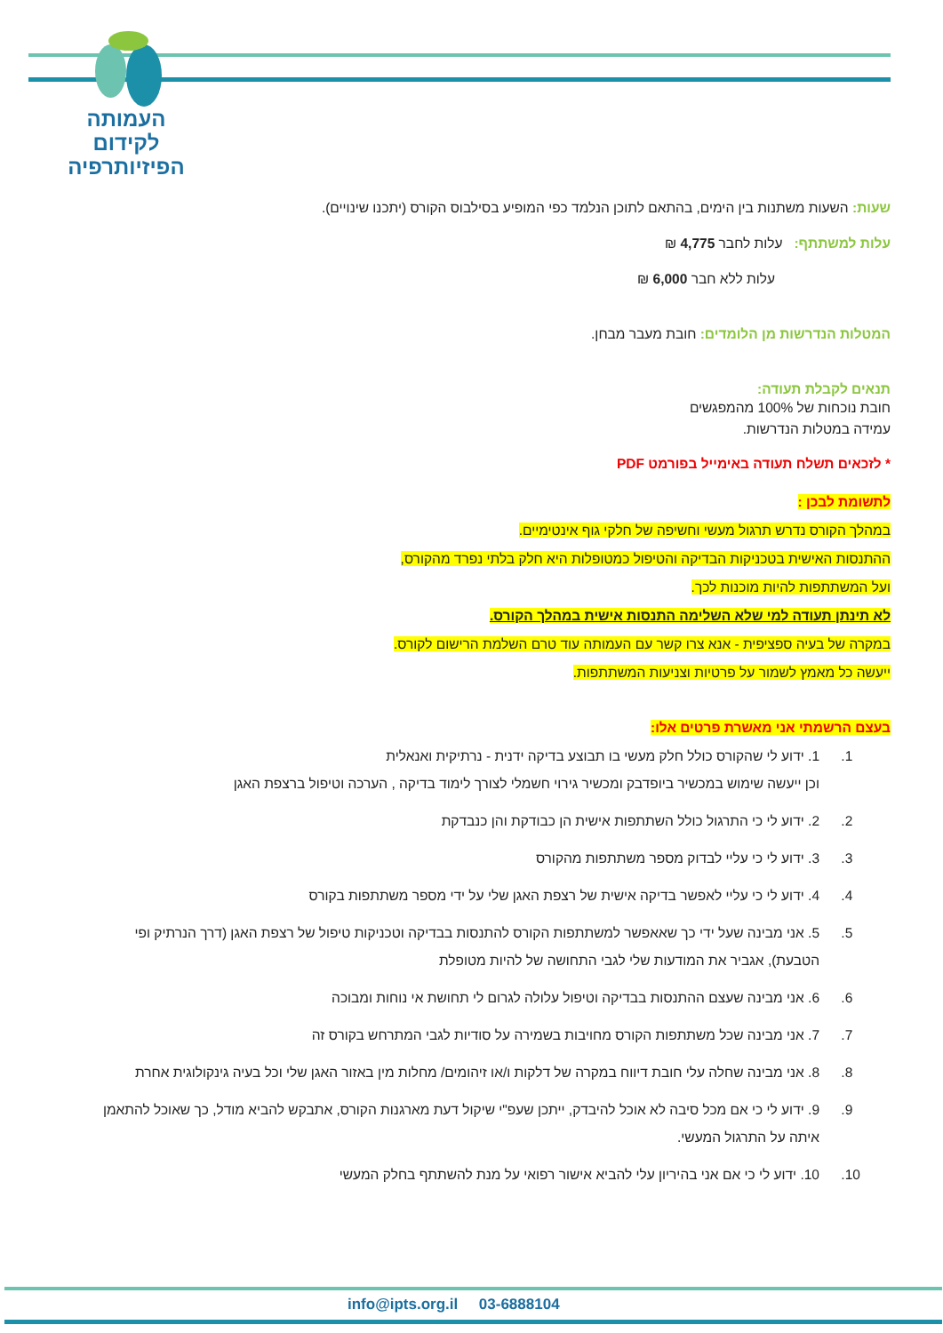העמותה
לקידום
הפיזיותרפיה
שעות: השעות משתנות בין הימים, בהתאם לתוכן הנלמד כפי המופיע בסילבוס הקורס (יתכנו שינויים).
עלות למשתתף: עלות לחבר 4,775 ₪
עלות ללא חבר 6,000 ₪
המטלות הנדרשות מן הלומדים: חובת מעבר מבחן.
תנאים לקבלת תעודה:
חובת נוכחות של 100% מהמפגשים
עמידה במטלות הנדרשות.
* לזכאים תשלח תעודה באימייל בפורמט PDF
לתשומת לבכן :
במהלך הקורס נדרש תרגול מעשי וחשיפה של חלקי גוף אינטימיים.
ההתנסות האישית בטכניקות הבדיקה והטיפול כמטופלות היא חלק בלתי נפרד מהקורס,
ועל המשתתפות להיות מוכנות לכך.
לא תינתן תעודה למי שלא השלימה התנסות אישית במהלך הקורס.
במקרה של בעיה ספציפית - אנא צרו קשר עם העמותה עוד טרם השלמת הרישום לקורס.
ייעשה כל מאמץ לשמור על פרטיות וצניעות המשתתפות.
בעצם הרשמתי אני מאשרת פרטים אלו:
1. 1. ידוע לי שהקורס כולל חלק מעשי בו תבוצע בדיקה ידנית - נרתיקית ואנאלית
וכן ייעשה שימוש במכשיר ביופדבק ומכשיר גירוי חשמלי לצורך לימוד בדיקה , הערכה וטיפול ברצפת האגן
2. 2. ידוע לי כי התרגול כולל השתתפות אישית הן כבודקת והן כנבדקת
3. 3. ידוע לי כי עליי לבדוק מספר משתתפות מהקורס
4. 4. ידוע לי כי עליי לאפשר בדיקה אישית של רצפת האגן שלי על ידי מספר משתתפות בקורס
5. 5. אני מבינה שעל ידי כך שאאפשר למשתתפות הקורס להתנסות בבדיקה וטכניקות טיפול של רצפת האגן (דרך הנרתיק ופי הטבעת), אגביר את המודעות שלי לגבי התחושה של להיות מטופלת
6. 6. אני מבינה שעצם ההתנסות בבדיקה וטיפול עלולה לגרום לי תחושת אי נוחות ומבוכה
7. 7. אני מבינה שכל משתתפות הקורס מחויבות בשמירה על סודיות לגבי המתרחש בקורס זה
8. 8. אני מבינה שחלה עלי חובת דיווח במקרה של דלקות ו/או זיהומים/ מחלות מין באזור האגן שלי וכל בעיה גינקולוגית אחרת
9. 9. ידוע לי כי אם מכל סיבה לא אוכל להיבדק, ייתכן שעפ"י שיקול דעת מארגנות הקורס, אתבקש להביא מודל, כך שאוכל להתאמן איתה על התרגול המעשי.
10. 10. ידוע לי כי אם אני בהיריון עלי להביא אישור רפואי על מנת להשתתף בחלק המעשי
info@ipts.org.il 03-6888104